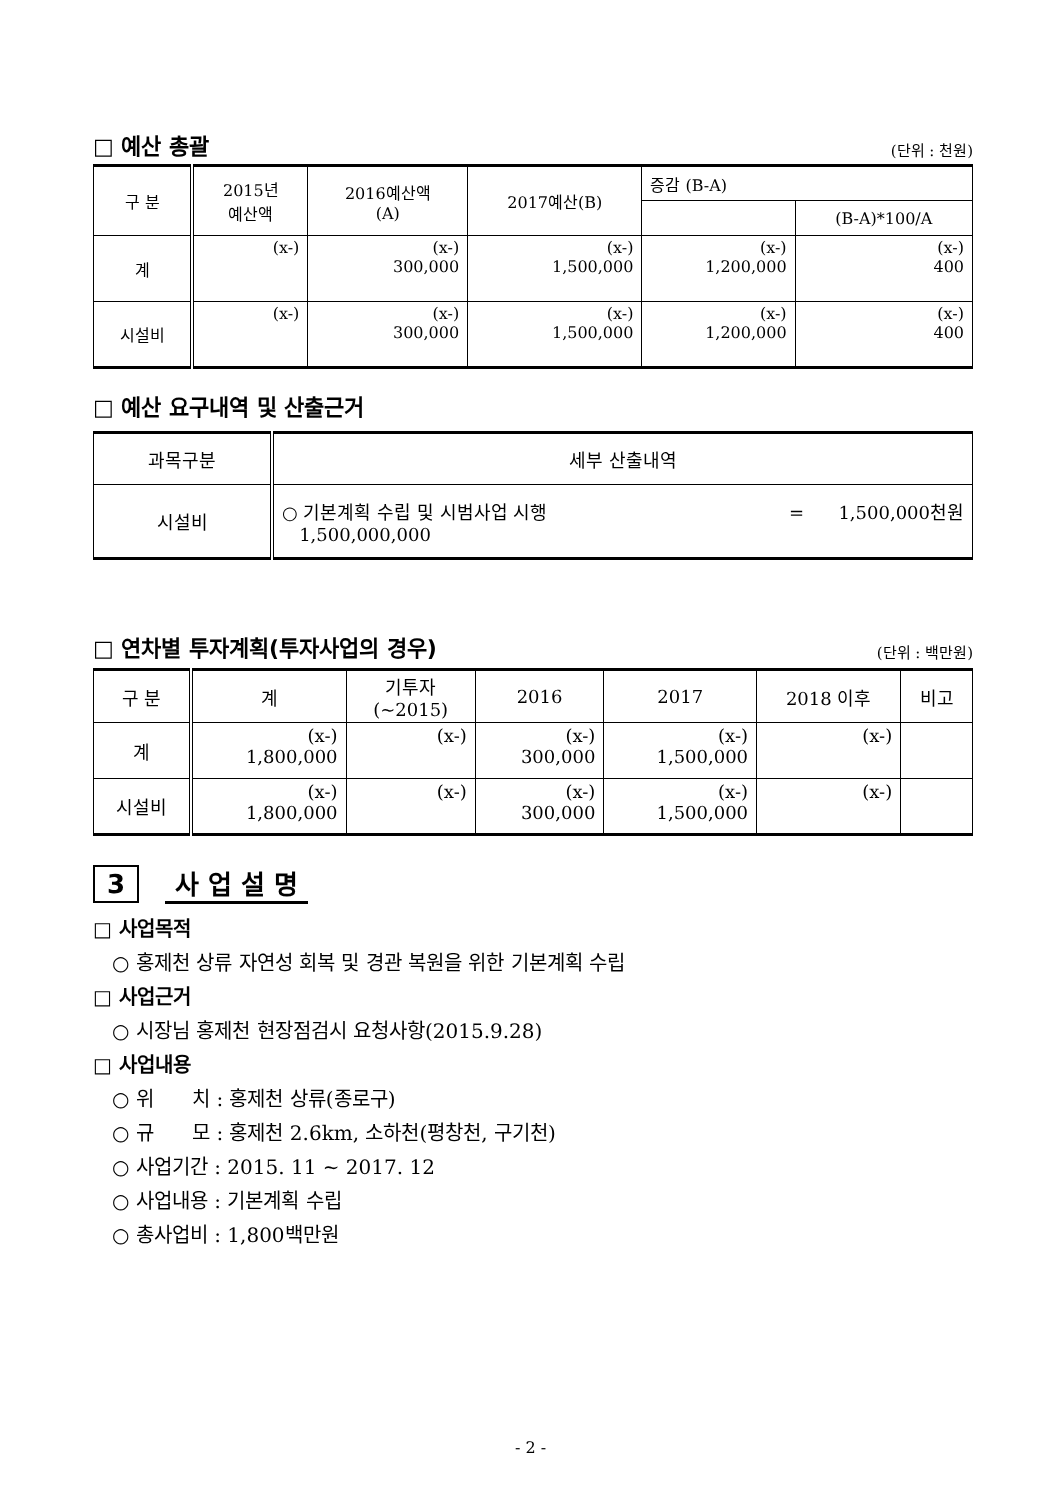□ 예산 총괄 (단위 : 천원)
| 구 분 | 2015년 예산액 | 2016예산액 (A) | 2017예산(B) | 증감 (B-A) | |
| | | | | | (B-A)*100/A |
| 계 | (x-) | (x-) 300,000 | (x-) 1,500,000 | (x-) 1,200,000 | (x-) 400 |
| 시설비 | (x-) | (x-) 300,000 | (x-) 1,500,000 | (x-) 1,200,000 | (x-) 400 |
□ 예산 요구내역 및 산출근거
| 과목구분 | 세부 산출내역 |
| 시설비 | ○ 기본계획 수립 및 시범사업 시행 = 1,500,000천원 1,500,000,000 |
□ 연차별 투자계획(투자사업의 경우) (단위 : 백만원)
| 구 분 | 계 | 기투자 (~2015) | 2016 | 2017 | 2018 이후 | 비고 |
| 계 | (x-) 1,800,000 | (x-) | (x-) 300,000 | (x-) 1,500,000 | (x-) | |
| 시설비 | (x-) 1,800,000 | (x-) | (x-) 300,000 | (x-) 1,500,000 | (x-) | |
3 사 업 설 명
□ 사업목적
○ 홍제천 상류 자연성 회복 및 경관 복원을 위한 기본계획 수립
□ 사업근거
○ 시장님 홍제천 현장점검시 요청사항(2015.9.28)
□ 사업내용
○ 위 치 : 홍제천 상류(종로구)
○ 규 모 : 홍제천 2.6km, 소하천(평창천, 구기천)
○ 사업기간 : 2015. 11 ~ 2017. 12
○ 사업내용 : 기본계획 수립
○ 총사업비 : 1,800백만원
- 2 -